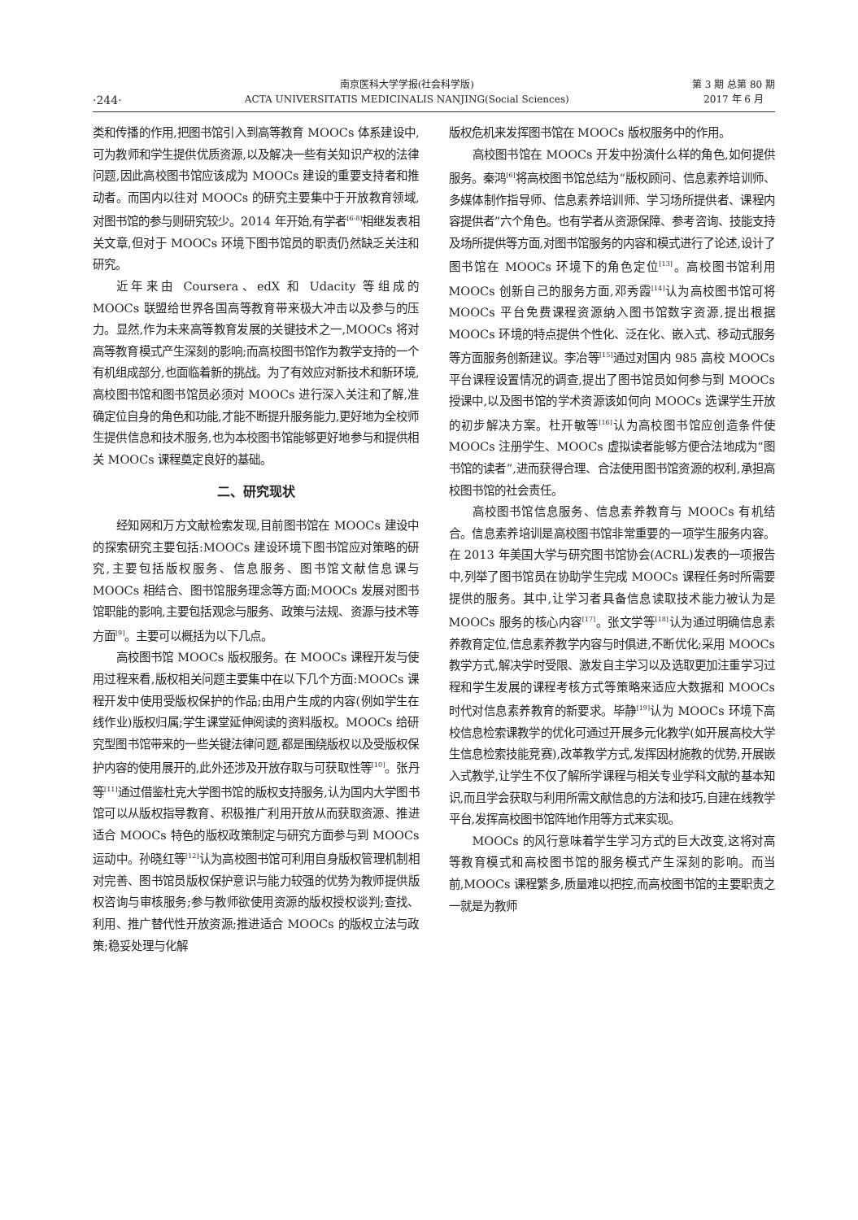·244·
南京医科大学学报(社会科学版)
ACTA UNIVERSITATIS MEDICINALIS NANJING(Social Sciences)
第 3 期 总第 80 期
2017 年 6 月
类和传播的作用,把图书馆引入到高等教育 MOOCs 体系建设中,可为教师和学生提供优质资源,以及解决一些有关知识产权的法律问题,因此高校图书馆应该成为 MOOCs 建设的重要支持者和推动者。而国内以往对 MOOCs 的研究主要集中于开放教育领域,对图书馆的参与则研究较少。2014 年开始,有学者<sup>[6-8]</sup>相继发表相关文章,但对于 MOOCs 环境下图书馆员的职责仍然缺乏关注和研究。
近年来由 Coursera、edX 和 Udacity 等组成的 MOOCs 联盟给世界各国高等教育带来极大冲击以及参与的压力。显然,作为未来高等教育发展的关键技术之一,MOOCs 将对高等教育模式产生深刻的影响;而高校图书馆作为教学支持的一个有机组成部分,也面临着新的挑战。为了有效应对新技术和新环境,高校图书馆和图书馆员必须对 MOOCs 进行深入关注和了解,准确定位自身的角色和功能,才能不断提升服务能力,更好地为全校师生提供信息和技术服务,也为本校图书馆能够更好地参与和提供相关 MOOCs 课程奠定良好的基础。
二、研究现状
经知网和万方文献检索发现,目前图书馆在 MOOCs 建设中的探索研究主要包括:MOOCs 建设环境下图书馆应对策略的研究,主要包括版权服务、信息服务、图书馆文献信息课与 MOOCs 相结合、图书馆服务理念等方面;MOOCs 发展对图书馆职能的影响,主要包括观念与服务、政策与法规、资源与技术等方面<sup>[9]</sup>。主要可以概括为以下几点。
高校图书馆 MOOCs 版权服务。在 MOOCs 课程开发与使用过程来看,版权相关问题主要集中在以下几个方面:MOOCs 课程开发中使用受版权保护的作品;由用户生成的内容(例如学生在线作业)版权归属;学生课堂延伸阅读的资料版权。MOOCs 给研究型图书馆带来的一些关键法律问题,都是围绕版权以及受版权保护内容的使用展开的,此外还涉及开放存取与可获取性等<sup>[10]</sup>。张丹等<sup>[11]</sup>通过借鉴杜克大学图书馆的版权支持服务,认为国内大学图书馆可以从版权指导教育、积极推广利用开放从而获取资源、推进适合 MOOCs 特色的版权政策制定与研究方面参与到 MOOCs 运动中。孙晓红等<sup>[12]</sup>认为高校图书馆可利用自身版权管理机制相对完善、图书馆员版权保护意识与能力较强的优势为教师提供版权咨询与审核服务;参与教师欲使用资源的版权授权谈判;查找、利用、推广替代性开放资源;推进适合 MOOCs 的版权立法与政策;稳妥处理与化解
版权危机来发挥图书馆在 MOOCs 版权服务中的作用。
高校图书馆在 MOOCs 开发中扮演什么样的角色,如何提供服务。秦鸿<sup>[6]</sup>将高校图书馆总结为“版权顾问、信息素养培训师、多媒体制作指导师、信息素养培训师、学习场所提供者、课程内容提供者”六个角色。也有学者从资源保障、参考咨询、技能支持及场所提供等方面,对图书馆服务的内容和模式进行了论述,设计了图书馆在 MOOCs 环境下的角色定位<sup>[13]</sup>。高校图书馆利用 MOOCs 创新自己的服务方面,邓秀霞<sup>[14]</sup>认为高校图书馆可将 MOOCs 平台免费课程资源纳入图书馆数字资源,提出根据 MOOCs 环境的特点提供个性化、泛在化、嵌入式、移动式服务等方面服务创新建议。李冶等<sup>[15]</sup>通过对国内 985 高校 MOOCs 平台课程设置情况的调查,提出了图书馆员如何参与到 MOOCs 授课中,以及图书馆的学术资源该如何向 MOOCs 选课学生开放的初步解决方案。杜开敏等<sup>[16]</sup>认为高校图书馆应创造条件使 MOOCs 注册学生、MOOCs 虚拟读者能够方便合法地成为“图书馆的读者”,进而获得合理、合法使用图书馆资源的权利,承担高校图书馆的社会责任。
高校图书馆信息服务、信息素养教育与 MOOCs 有机结合。信息素养培训是高校图书馆非常重要的一项学生服务内容。在 2013 年美国大学与研究图书馆协会(ACRL)发表的一项报告中,列举了图书馆员在协助学生完成 MOOCs 课程任务时所需要提供的服务。其中,让学习者具备信息读取技术能力被认为是 MOOCs 服务的核心内容<sup>[17]</sup>。张文学等<sup>[18]</sup>认为通过明确信息素养教育定位,信息素养教学内容与时俱进,不断优化;采用 MOOCs 教学方式,解决学时受限、激发自主学习以及选取更加注重学习过程和学生发展的课程考核方式等策略来适应大数据和 MOOCs 时代对信息素养教育的新要求。毕静<sup>[19]</sup>认为 MOOCs 环境下高校信息检索课教学的优化可通过开展多元化教学(如开展高校大学生信息检索技能竞赛),改革教学方式,发挥因材施教的优势,开展嵌入式教学,让学生不仅了解所学课程与相关专业学科文献的基本知识,而且学会获取与利用所需文献信息的方法和技巧,自建在线教学平台,发挥高校图书馆阵地作用等方式来实现。
MOOCs 的风行意味着学生学习方式的巨大改变,这将对高等教育模式和高校图书馆的服务模式产生深刻的影响。而当前,MOOCs 课程繁多,质量难以把控,而高校图书馆的主要职责之一就是为教师